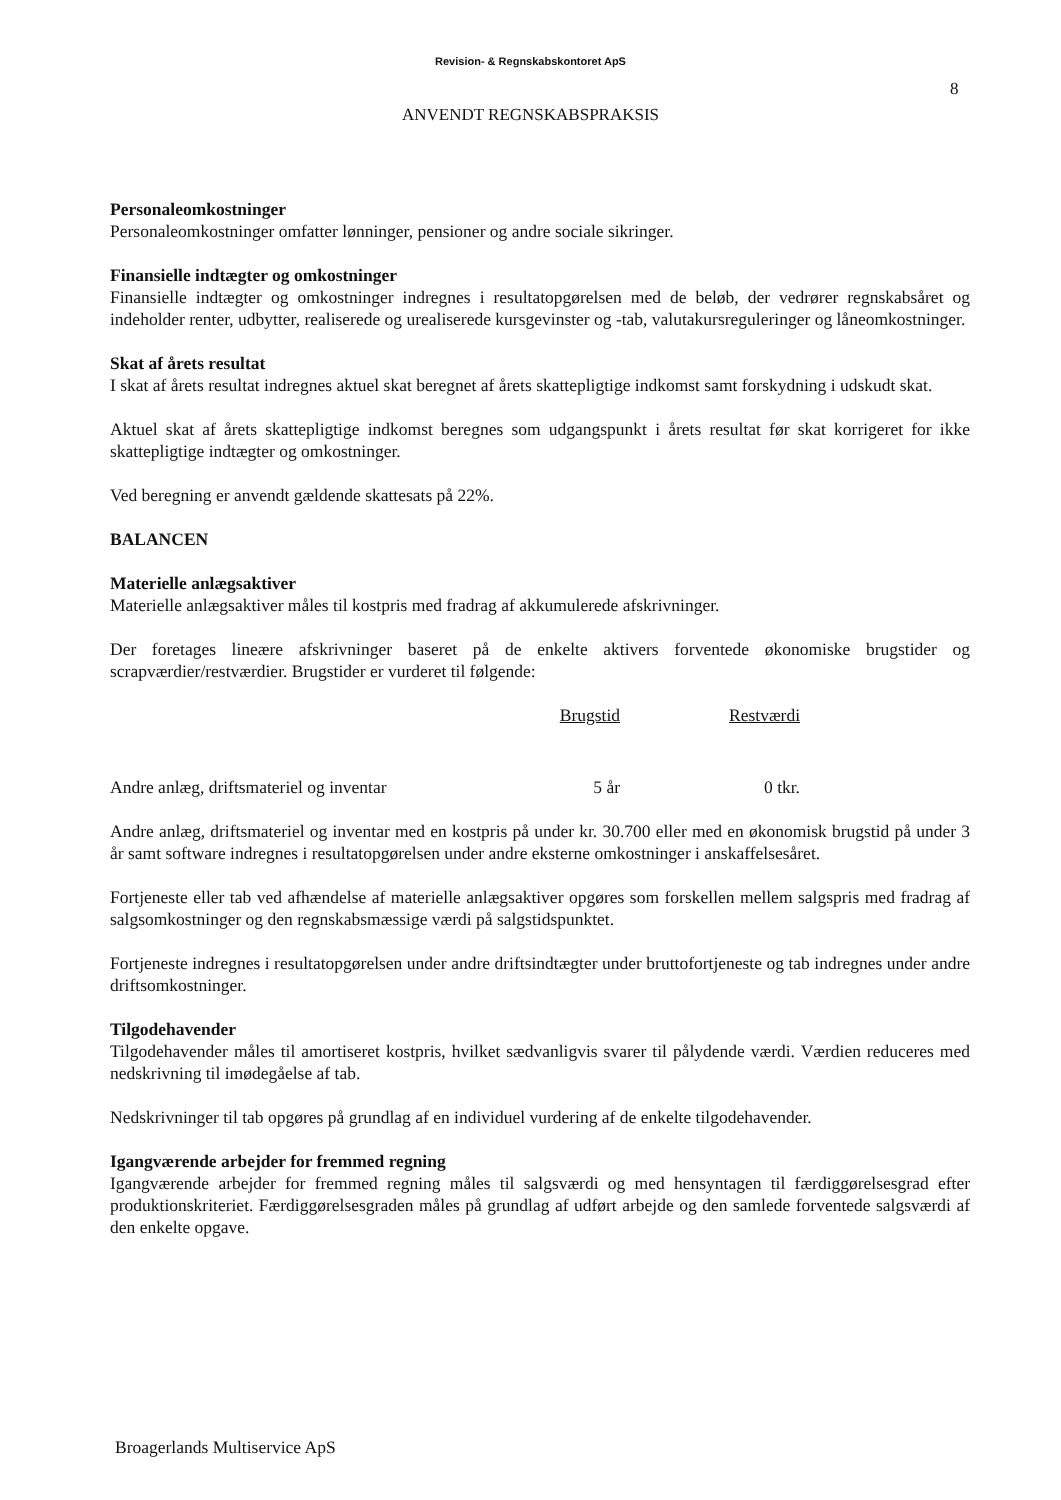Revision- & Regnskabskontoret ApS
8
ANVENDT REGNSKABSPRAKSIS
Personaleomkostninger
Personaleomkostninger omfatter lønninger, pensioner og andre sociale sikringer.
Finansielle indtægter og omkostninger
Finansielle indtægter og omkostninger indregnes i resultatopgørelsen med de beløb, der vedrører regnskabsåret og indeholder renter, udbytter, realiserede og urealiserede kursgevinster og -tab, valutakursreguleringer og låneomkostninger.
Skat af årets resultat
I skat af årets resultat indregnes aktuel skat beregnet af årets skattepligtige indkomst samt forskydning i udskudt skat.
Aktuel skat af årets skattepligtige indkomst beregnes som udgangspunkt i årets resultat før skat korrigeret for ikke skattepligtige indtægter og omkostninger.
Ved beregning er anvendt gældende skattesats på 22%.
BALANCEN
Materielle anlægsaktiver
Materielle anlægsaktiver måles til kostpris med fradrag af akkumulerede afskrivninger.
Der foretages lineære afskrivninger baseret på de enkelte aktivers forventede økonomiske brugstider og scrapværdier/restværdier. Brugstider er vurderet til følgende:
| | Brugstid | Restværdi |
| --- | --- | --- |
| Andre anlæg, driftsmateriel og inventar | 5 år | 0 tkr. |
Andre anlæg, driftsmateriel og inventar med en kostpris på under kr. 30.700 eller med en økonomisk brugstid på under 3 år samt software indregnes i resultatopgørelsen under andre eksterne omkostninger i anskaffelsesåret.
Fortjeneste eller tab ved afhændelse af materielle anlægsaktiver opgøres som forskellen mellem salgspris med fradrag af salgsomkostninger og den regnskabsmæssige værdi på salgstidspunktet.
Fortjeneste indregnes i resultatopgørelsen under andre driftsindtægter under bruttofortjeneste og tab indregnes under andre driftsomkostninger.
Tilgodehavender
Tilgodehavender måles til amortiseret kostpris, hvilket sædvanligvis svarer til pålydende værdi. Værdien reduceres med nedskrivning til imødegåelse af tab.
Nedskrivninger til tab opgøres på grundlag af en individuel vurdering af de enkelte tilgodehavender.
Igangværende arbejder for fremmed regning
Igangværende arbejder for fremmed regning måles til salgsværdi og med hensyntagen til færdiggørelsesgrad efter produktionskriteriet. Færdiggørelsesgraden måles på grundlag af udført arbejde og den samlede forventede salgsværdi af den enkelte opgave.
Broagerlands Multiservice ApS